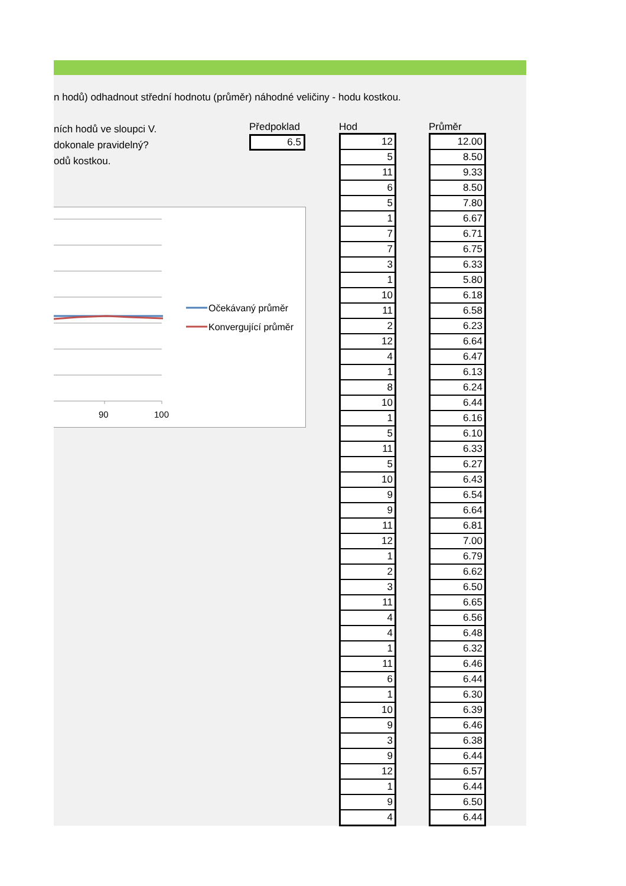n hodů) odhadnout střední hodnotu (průměr) náhodné veličiny - hodu kostkou.
ních hodů ve sloupci V.
dokonale pravidelný?
odů kostkou.
Předpoklad
6.5
90
100
Očekávaný průměr
Konvergující průměr
Hod
| 12 |
| 5 |
| 11 |
| 6 |
| 5 |
| 1 |
| 7 |
| 7 |
| 3 |
| 1 |
| 10 |
| 11 |
| 2 |
| 12 |
| 4 |
| 1 |
| 8 |
| 10 |
| 1 |
| 5 |
| 11 |
| 5 |
| 10 |
| 9 |
| 9 |
| 11 |
| 12 |
| 1 |
| 2 |
| 3 |
| 11 |
| 4 |
| 4 |
| 1 |
| 11 |
| 6 |
| 1 |
| 10 |
| 9 |
| 3 |
| 9 |
| 12 |
| 1 |
| 9 |
| 4 |
Průměr
| 12.00 |
| 8.50 |
| 9.33 |
| 8.50 |
| 7.80 |
| 6.67 |
| 6.71 |
| 6.75 |
| 6.33 |
| 5.80 |
| 6.18 |
| 6.58 |
| 6.23 |
| 6.64 |
| 6.47 |
| 6.13 |
| 6.24 |
| 6.44 |
| 6.16 |
| 6.10 |
| 6.33 |
| 6.27 |
| 6.43 |
| 6.54 |
| 6.64 |
| 6.81 |
| 7.00 |
| 6.79 |
| 6.62 |
| 6.50 |
| 6.65 |
| 6.56 |
| 6.48 |
| 6.32 |
| 6.46 |
| 6.44 |
| 6.30 |
| 6.39 |
| 6.46 |
| 6.38 |
| 6.44 |
| 6.57 |
| 6.44 |
| 6.50 |
| 6.44 |